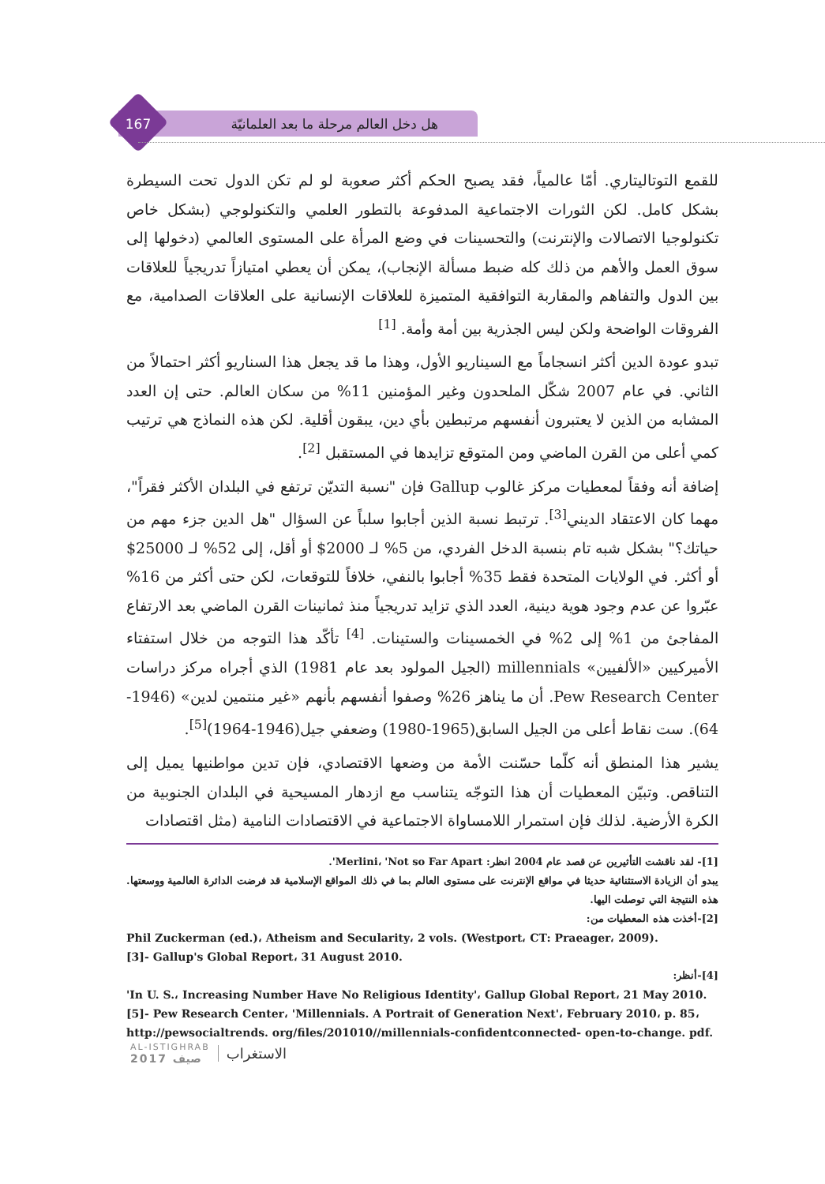167 هل دخل العالم مرحلة ما بعد العلمانيّة
للقمع التوتاليتاري. أمّا عالمياً، فقد يصبح الحكم أكثر صعوبة لو لم تكن الدول تحت السيطرة بشكل كامل. لكن الثورات الاجتماعية المدفوعة بالتطور العلمي والتكنولوجي (بشكل خاص تكنولوجيا الاتصالات والإنترنت) والتحسينات في وضع المرأة على المستوى العالمي (دخولها إلى سوق العمل والأهم من ذلك كله ضبط مسألة الإنجاب)، يمكن أن يعطي امتيازاً تدريجياً للعلاقات بين الدول والتفاهم والمقاربة التوافقية المتميزة للعلاقات الإنسانية على العلاقات الصدامية، مع الفروقات الواضحة ولكن ليس الجذرية بين أمة وأمة. <sup>[1]</sup>
تبدو عودة الدين أكثر انسجاماً مع السيناريو الأول، وهذا ما قد يجعل هذا السناريو أكثر احتمالاً من الثاني. في عام 2007 شكّل الملحدون وغير المؤمنين 11% من سكان العالم. حتى إن العدد المشابه من الذين لا يعتبرون أنفسهم مرتبطين بأي دين، يبقون أقلية. لكن هذه النماذج هي ترتيب كمي أعلى من القرن الماضي ومن المتوقع تزايدها في المستقبل <sup>[2]</sup>.
إضافة أنه وفقاً لمعطيات مركز غالوب Gallup فإن "نسبة التديّن ترتفع في البلدان الأكثر فقراً"، مهما كان الاعتقاد الديني<sup>[3]</sup>. ترتبط نسبة الذين أجابوا سلباً عن السؤال "هل الدين جزء مهم من حياتك؟" بشكل شبه تام بنسبة الدخل الفردي، من 5% لـ 2000$ أو أقل، إلى 52% لـ 25000$ أو أكثر. في الولايات المتحدة فقط 35% أجابوا بالنفي، خلافاً للتوقعات، لكن حتى أكثر من 16% عبّروا عن عدم وجود هوية دينية، العدد الذي تزايد تدريجياً منذ ثمانينات القرن الماضي بعد الارتفاع المفاجئ من 1% إلى 2% في الخمسينات والستينات. <sup>[4]</sup> تأكّد هذا التوجه من خلال استفتاء الأميركيين «الألفيين» millennials (الجيل المولود بعد عام 1981) الذي أجراه مركز دراسات Pew Research Center. أن ما يناهز 26% وصفوا أنفسهم بأنهم «غير منتمين لدين» (1946-64). ست نقاط أعلى من الجيل السابق(1965-1980) وضعفي جيل(1946-1964)<sup>[5]</sup>.
يشير هذا المنطق أنه كلّما حسّنت الأمة من وضعها الاقتصادي، فإن تدين مواطنيها يميل إلى التناقص. وتبيّن المعطيات أن هذا التوجّه يتناسب مع ازدهار المسيحية في البلدان الجنوبية من الكرة الأرضية. لذلك فإن استمرار اللامساواة الاجتماعية في الاقتصادات النامية (مثل اقتصادات
[1]- لقد ناقشت التأثيرين عن قصد عام 2004 انظر: Merlini، 'Not so Far Apart'.
يبدو أن الزيادة الاستثنائية حديثا في مواقع الإنترنت على مستوى العالم بما في ذلك المواقع الإسلامية قد فرضت الدائرة العالمية ووسعتها. هذه النتيجة التي توصلت اليها.
[2]-أخذت هذه المعطيات من:
Phil Zuckerman (ed.)، Atheism and Secularity، 2 vols. (Westport، CT: Praeager، 2009).
[3]- Gallup's Global Report، 31 August 2010.
[4]-أنظر:
'In U. S.، Increasing Number Have No Religious Identity'، Gallup Global Report، 21 May 2010.
[5]- Pew Research Center، 'Millennials. A Portrait of Generation Next'، February 2010، p. 85،
http://pewsocialtrends. org/files/201010//millennials-confidentconnected- open-to-change. pdf.
AL-ISTIGHRAB
2017 صيف
الاستغراب